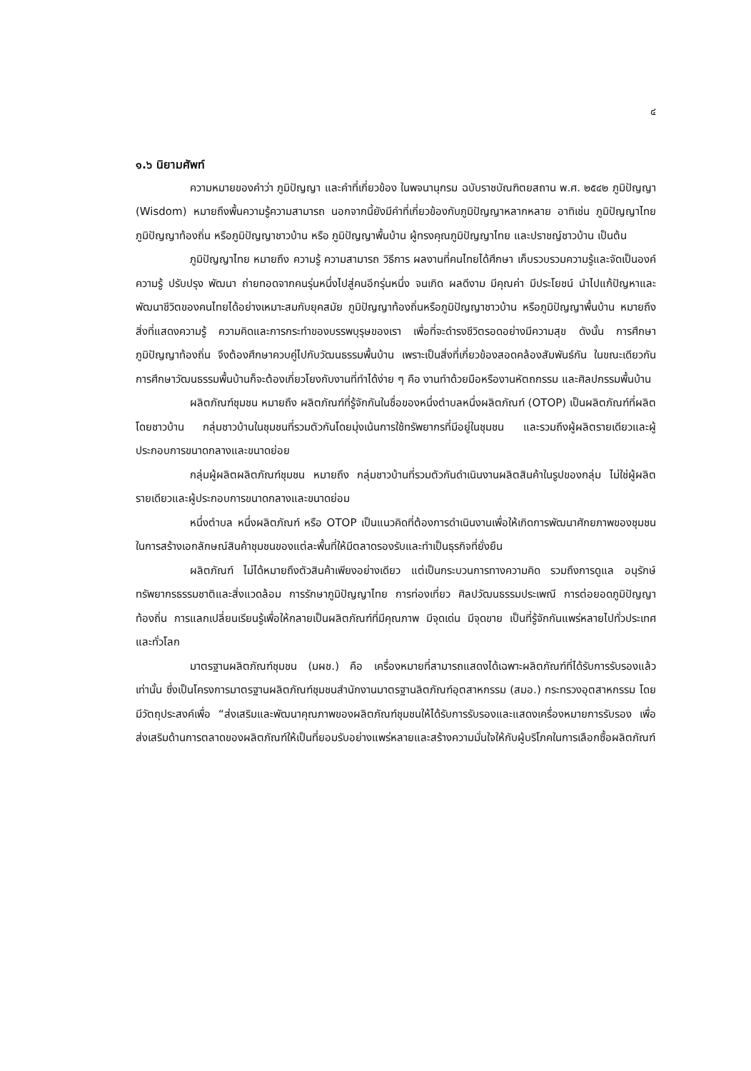๔
๑.๖ นิยามศัพท์
ความหมายของคำว่า ภูมิปัญญา และคำที่เกี่ยวข้อง ในพจนานุกรม ฉบับราชบัณฑิตยสถาน พ.ศ. ๒๕๔๒ ภูมิปัญญา (Wisdom) หมายถึงพื้นความรู้ความสามารถ นอกจากนี้ยังมีคำที่เกี่ยวข้องกับภูมิปัญญาหลากหลาย อาทิเช่น ภูมิปัญญาไทย ภูมิปัญญาท้องถิ่น หรือภูมิปัญญาชาวบ้าน หรือ ภูมิปัญญาพื้นบ้าน ผู้ทรงคุณภูมิปัญญาไทย และปราชญ์ชาวบ้าน เป็นต้น
ภูมิปัญญาไทย หมายถึง ความรู้ ความสามารถ วิธีการ ผลงานที่คนไทยได้ศึกษา เก็บรวบรวมความรู้และจัดเป็นองค์ความรู้ ปรับปรุง พัฒนา ถ่ายทอดจากคนรุ่นหนึ่งไปสู่คนอีกรุ่นหนึ่ง จนเกิด ผลดีงาม มีคุณค่า มีประโยชน์ นำไปแก้ปัญหาและพัฒนาชีวิตของคนไทยได้อย่างเหมาะสมกับยุคสมัย ภูมิปัญญาท้องถิ่นหรือภูมิปัญญาชาวบ้าน หรือภูมิปัญญาพื้นบ้าน หมายถึง สิ่งที่แสดงความรู้ ความคิดและการกระทำของบรรพบุรุษของเรา เพื่อที่จะดำรงชีวิตรอดอย่างมีความสุข ดังนั้น การศึกษาภูมิปัญญาท้องถิ่น จึงต้องศึกษาควบคู่ไปกับวัฒนธรรมพื้นบ้าน เพราะเป็นสิ่งที่เกี่ยวข้องสอดคล้องสัมพันธ์กัน ในขณะเดียวกัน การศึกษาวัฒนธรรมพื้นบ้านก็จะต้องเกี่ยวโยงกับงานที่ทำได้ง่าย ๆ คือ งานทำด้วยมือหรืองานหัตถกรรม และศิลปกรรมพื้นบ้าน
ผลิตภัณฑ์ชุมชน หมายถึง ผลิตภัณฑ์ที่รู้จักกันในชื่อของหนึ่งตำบลหนึ่งผลิตภัณฑ์ (OTOP) เป็นผลิตภัณฑ์ที่ผลิตโดยชาวบ้าน กลุ่มชาวบ้านในชุมชนที่รวมตัวกันโดยมุ่งเน้นการใช้ทรัพยากรที่มีอยู่ในชุมชน และรวมถึงผู้ผลิตรายเดียวและผู้ประกอบการขนาดกลางและขนาดย่อย
กลุ่มผู้ผลิตผลิตภัณฑ์ชุมชน หมายถึง กลุ่มชาวบ้านที่รวมตัวกันดำเนินงานผลิตสินค้าในรูปของกลุ่ม ไม่ใช่ผู้ผลิตรายเดียวและผู้ประกอบการขนาดกลางและขนาดย่อม
หนึ่งตำบล หนึ่งผลิตภัณฑ์ หรือ OTOP เป็นแนวคิดที่ต้องการดำเนินงานเพื่อให้เกิดการพัฒนาศักยภาพของชุมชน ในการสร้างเอกลักษณ์สินค้าชุมชนของแต่ละพื้นที่ให้มีตลาดรองรับและทำเป็นธุรกิจที่ยั่งยืน
ผลิตภัณฑ์ ไม่ได้หมายถึงตัวสินค้าเพียงอย่างเดียว แต่เป็นกระบวนการทางความคิด รวมถึงการดูแล อนุรักษ์ทรัพยากรธรรมชาติและสิ่งแวดล้อม การรักษาภูมิปัญญาไทย การท่องเที่ยว ศิลปวัฒนธรรมประเพณี การต่อยอดภูมิปัญญาท้องถิ่น การแลกเปลี่ยนเรียนรู้เพื่อให้กลายเป็นผลิตภัณฑ์ที่มีคุณภาพ มีจุดเด่น มีจุดขาย เป็นที่รู้จักกันแพร่หลายไปทั่วประเทศและทั่วโลก
มาตรฐานผลิตภัณฑ์ชุมชน (มผช.) คือ เครื่องหมายที่สามารถแสดงได้เฉพาะผลิตภัณฑ์ที่ได้รับการรับรองแล้วเท่านั้น ซึ่งเป็นโครงการมาตรฐานผลิตภัณฑ์ชุมชนสำนักงานมาตรฐานลิตภัณฑ์อุตสาหกรรม (สมอ.) กระทรวงอุตสาหกรรม โดยมีวัตถุประสงค์เพื่อ “ส่งเสริมและพัฒนาคุณภาพของผลิตภัณฑ์ชุมชนให้ได้รับการรับรองและแสดงเครื่องหมายการรับรอง เพื่อส่งเสริมด้านการตลาดของผลิตภัณฑ์ให้เป็นที่ยอมรับอย่างแพร่หลายและสร้างความมั่นใจให้กับผู้บริโภคในการเลือกซื้อผลิตภัณฑ์